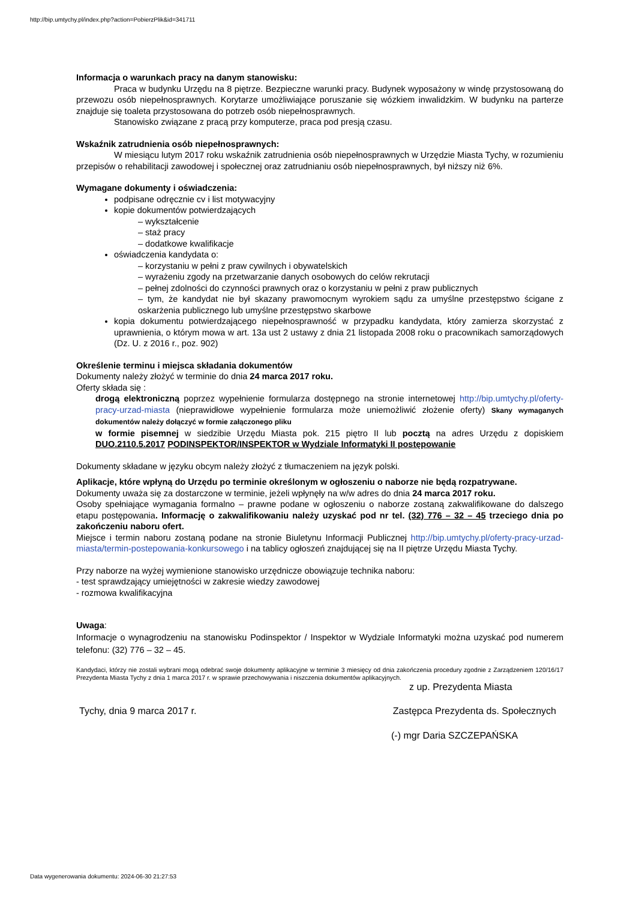http://bip.umtychy.pl/index.php?action=PobierzPlik&id=341711
Informacja o warunkach pracy na danym stanowisku:
Praca w budynku Urzędu na 8 piętrze. Bezpieczne warunki pracy. Budynek wyposażony w windę przystosowaną do przewozu osób niepełnosprawnych. Korytarze umożliwiające poruszanie się wózkiem inwalidzkim. W budynku na parterze znajduje się toaleta przystosowana do potrzeb osób niepełnosprawnych.
Stanowisko związane z pracą przy komputerze, praca pod presją czasu.
Wskaźnik zatrudnienia osób niepełnosprawnych:
W miesiącu lutym 2017 roku wskaźnik zatrudnienia osób niepełnosprawnych w Urzędzie Miasta Tychy, w rozumieniu przepisów o rehabilitacji zawodowej i społecznej oraz zatrudnianiu osób niepełnosprawnych, był niższy niż 6%.
Wymagane dokumenty i oświadczenia:
podpisane odręcznie cv i list motywacyjny
kopie dokumentów potwierdzających
– wykształcenie
– staż pracy
– dodatkowe kwalifikacje
oświadczenia kandydata o:
– korzystaniu w pełni z praw cywilnych i obywatelskich
– wyrażeniu zgody na przetwarzanie danych osobowych do celów rekrutacji
– pełnej zdolności do czynności prawnych oraz o korzystaniu w pełni z praw publicznych
– tym, że kandydat nie był skazany prawomocnym wyrokiem sądu za umyślne przestępstwo ścigane z oskarżenia publicznego lub umyślne przestępstwo skarbowe
kopia dokumentu potwierdzającego niepełnosprawność w przypadku kandydata, który zamierza skorzystać z uprawnienia, o którym mowa w art. 13a ust 2 ustawy z dnia 21 listopada 2008 roku o pracownikach samorządowych (Dz. U. z 2016 r., poz. 902)
Określenie terminu i miejsca składania dokumentów
Dokumenty należy złożyć w terminie do dnia 24 marca 2017 roku.
Oferty składa się :
drogą elektroniczną poprzez wypełnienie formularza dostępnego na stronie internetowej http://bip.umtychy.pl/oferty-pracy-urzad-miasta (nieprawidłowe wypełnienie formularza może uniemożliwić złożenie oferty) Skany wymaganych dokumentów należy dołączyć w formie załączonego pliku
w formie pisemnej w siedzibie Urzędu Miasta pok. 215 piętro II lub pocztą na adres Urzędu z dopiskiem DUO.2110.5.2017 PODINSPEKTOR/INSPEKTOR w Wydziale Informatyki II postępowanie
Dokumenty składane w języku obcym należy złożyć z tłumaczeniem na język polski.
Aplikacje, które wpłyną do Urzędu po terminie określonym w ogłoszeniu o naborze nie będą rozpatrywane.
Dokumenty uważa się za dostarczone w terminie, jeżeli wpłynęły na w/w adres do dnia 24 marca 2017 roku.
Osoby spełniające wymagania formalno – prawne podane w ogłoszeniu o naborze zostaną zakwalifikowane do dalszego etapu postępowania. Informację o zakwalifikowaniu należy uzyskać pod nr tel. (32) 776 – 32 – 45 trzeciego dnia po zakończeniu naboru ofert.
Miejsce i termin naboru zostaną podane na stronie Biuletynu Informacji Publicznej http://bip.umtychy.pl/oferty-pracy-urzad-miasta/termin-postepowania-konkursowego i na tablicy ogłoszeń znajdującej się na II piętrze Urzędu Miasta Tychy.
Przy naborze na wyżej wymienione stanowisko urzędnicze obowiązuje technika naboru:
- test sprawdzający umiejętności w zakresie wiedzy zawodowej
- rozmowa kwalifikacyjna
Uwaga:
Informacje o wynagrodzeniu na stanowisku Podinspektor / Inspektor w Wydziale Informatyki można uzyskać pod numerem telefonu: (32) 776 – 32 – 45.
Kandydaci, którzy nie zostali wybrani mogą odebrać swoje dokumenty aplikacyjne w terminie 3 miesięcy od dnia zakończenia procedury zgodnie z Zarządzeniem 120/16/17 Prezydenta Miasta Tychy z dnia 1 marca 2017 r. w sprawie przechowywania i niszczenia dokumentów aplikacyjnych.
z up. Prezydenta Miasta
Tychy, dnia 9 marca 2017 r. Zastępca Prezydenta ds. Społecznych
(-) mgr Daria SZCZEPAŃSKA
Data wygenerowania dokumentu: 2024-06-30 21:27:53